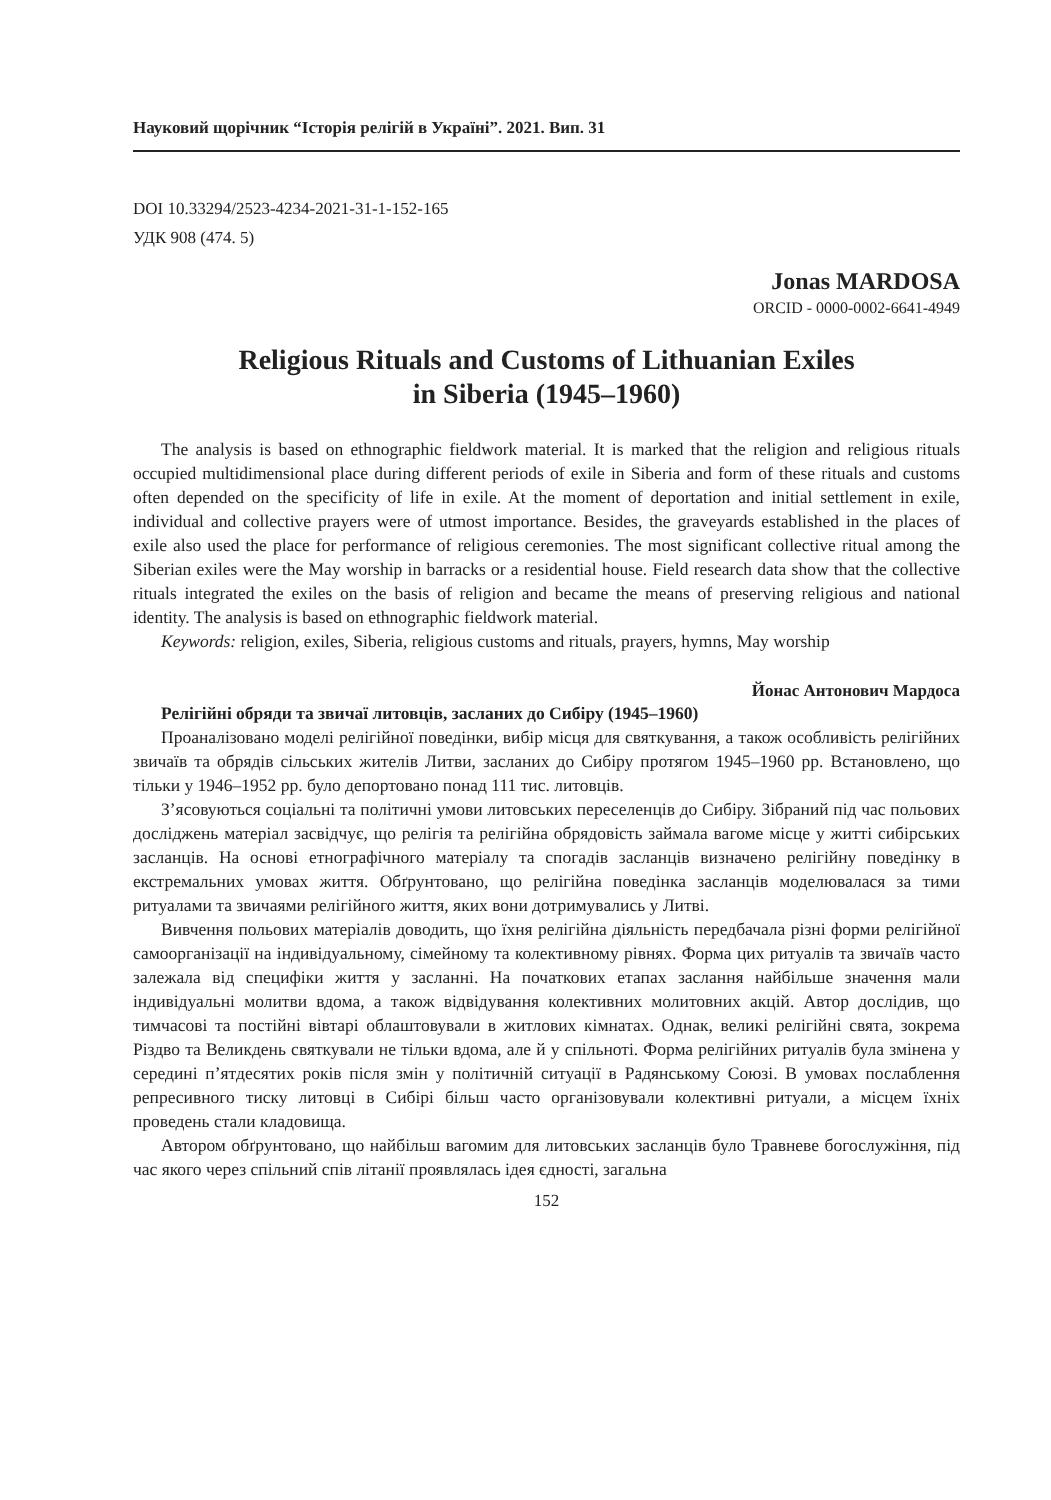Науковий щорічник “Історія релігій в Україні”. 2021. Вип. 31
DOI 10.33294/2523-4234-2021-31-1-152-165
УДК 908 (474. 5)
Jonas MARDOSA
ORCID - 0000-0002-6641-4949
Religious Rituals and Customs of Lithuanian Exiles
in Siberia (1945–1960)
The analysis is based on ethnographic fieldwork material. It is marked that the religion and religious rituals occupied multidimensional place during different periods of exile in Siberia and form of these rituals and customs often depended on the specificity of life in exile. At the moment of deportation and initial settlement in exile, individual and collective prayers were of utmost importance. Besides, the graveyards established in the places of exile also used the place for performance of religious ceremonies. The most significant collective ritual among the Siberian exiles were the May worship in barracks or a residential house. Field research data show that the collective rituals integrated the exiles on the basis of religion and became the means of preserving religious and national identity. The analysis is based on ethnographic fieldwork material.
Keywords: religion, exiles, Siberia, religious customs and rituals, prayers, hymns, May worship
Йонас Антонович Мардоса
Релігійні обряди та звичаї литовців, засланих до Сибіру (1945–1960)
Проаналізовано моделі релігійної поведінки, вибір місця для святкування, а також особливість релігійних звичаїв та обрядів сільських жителів Литви, засланих до Сибіру протягом 1945–1960 рр. Встановлено, що тільки у 1946–1952 рр. було депортовано понад 111 тис. литовців.
З’ясовуються соціальні та політичні умови литовських переселенців до Сибіру. Зібраний під час польових досліджень матеріал засвідчує, що релігія та релігійна обрядовість займала вагоме місце у житті сибірських засланців. На основі етнографічного матеріалу та спогадів засланців визначено релігійну поведінку в екстремальних умовах життя. Обґрунтовано, що релігійна поведінка засланців моделювалася за тими ритуалами та звичаями релігійного життя, яких вони дотримувались у Литві.
Вивчення польових матеріалів доводить, що їхня релігійна діяльність передбачала різні форми релігійної самоорганізації на індивідуальному, сімейному та колективному рівнях. Форма цих ритуалів та звичаїв часто залежала від специфіки життя у засланні. На початкових етапах заслання найбільше значення мали індивідуальні молитви вдома, а також відвідування колективних молитовних акцій. Автор дослідив, що тимчасові та постійні вівтарі облаштовували в житлових кімнатах. Однак, великі релігійні свята, зокрема Різдво та Великдень святкували не тільки вдома, але й у спільноті. Форма релігійних ритуалів була змінена у середині п’ятдесятих років після змін у політичній ситуації в Радянському Союзі. В умовах послаблення репресивного тиску литовці в Сибірі більш часто організовували колективні ритуали, а місцем їхніх проведень стали кладовища.
Автором обґрунтовано, що найбільш вагомим для литовських засланців було Травневе богослужіння, під час якого через спільний спів літанії проявлялась ідея єдності, загальна
152